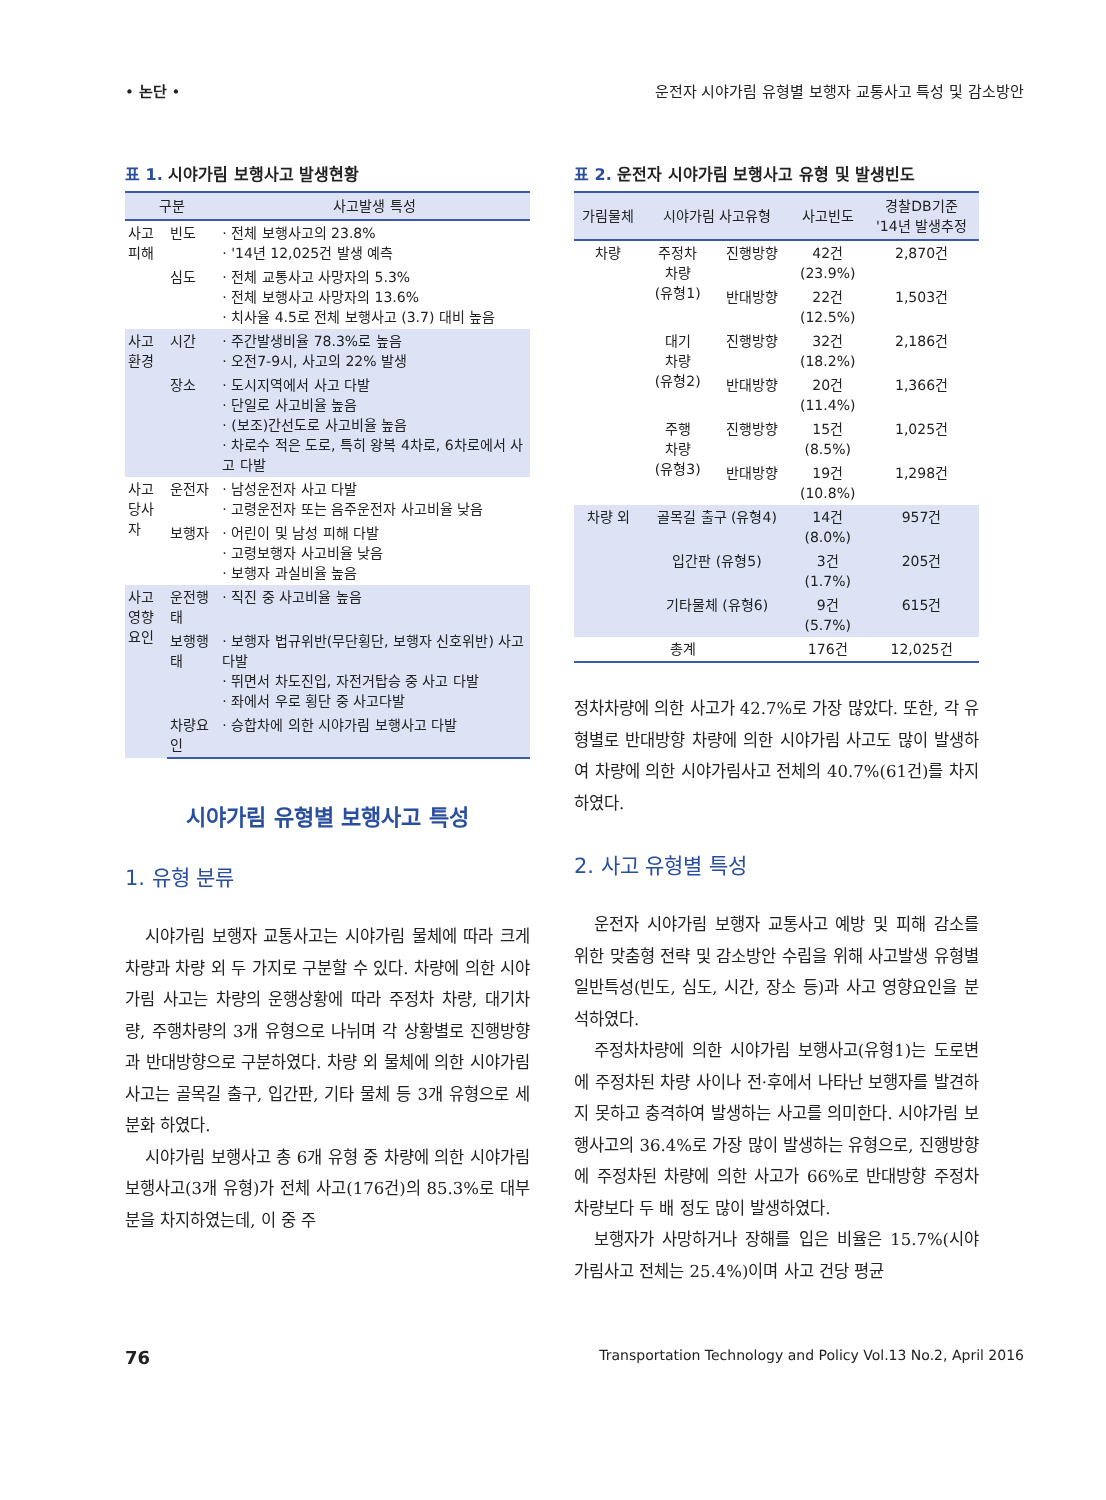• 논단 • 운전자 시야가림 유형별 보행자 교통사고 특성 및 감소방안
표 1. 시야가림 보행사고 발생현황
| 구분 | | 사고발생 특성 |
| --- | --- | --- |
| 사고 피해 | 빈도 | · 전체 보행사고의 23.8% · '14년 12,025건 발생 예측 |
| | 심도 | · 전체 교통사고 사망자의 5.3% · 전체 보행사고 사망자의 13.6% · 치사율 4.5로 전체 보행사고 (3.7) 대비 높음 |
| 사고 환경 | 시간 | · 주간발생비율 78.3%로 높음 · 오전7-9시, 사고의 22% 발생 |
| | 장소 | · 도시지역에서 사고 다발 · 단일로 사고비율 높음 · (보조)간선도로 사고비율 높음 · 차로수 적은 도로, 특히 왕복 4차로, 6차로에서 사고 다발 |
| 사고 당사자 | 운전자 | · 남성운전자 사고 다발 · 고령운전자 또는 음주운전자 사고비율 낮음 |
| | 보행자 | · 어린이 및 남성 피해 다발 · 고령보행자 사고비율 낮음 · 보행자 과실비율 높음 |
| 사고 영향 요인 | 운전행태 | · 직진 중 사고비율 높음 |
| | 보행행태 | · 보행자 법규위반(무단횡단, 보행자 신호위반) 사고 다발 · 뛰면서 차도진입, 자전거탑승 중 사고 다발 · 좌에서 우로 횡단 중 사고다발 |
| | 차량요인 | · 승합차에 의한 시야가림 보행사고 다발 |
시야가림 유형별 보행사고 특성
1. 유형 분류
시야가림 보행자 교통사고는 시야가림 물체에 따라 크게 차량과 차량 외 두 가지로 구분할 수 있다. 차량에 의한 시야가림 사고는 차량의 운행상황에 따라 주정차 차량, 대기차량, 주행차량의 3개 유형으로 나뉘며 각 상황별로 진행방향과 반대방향으로 구분하였다. 차량 외 물체에 의한 시야가림 사고는 골목길 출구, 입간판, 기타 물체 등 3개 유형으로 세분화 하였다.
시야가림 보행사고 총 6개 유형 중 차량에 의한 시야가림 보행사고(3개 유형)가 전체 사고(176건)의 85.3%로 대부분을 차지하였는데, 이 중 주
표 2. 운전자 시야가림 보행사고 유형 및 발생빈도
| 가림물체 | 시야가림 사고유형 | | 사고빈도 | 경찰DB기준 '14년 발생추정 |
| --- | --- | --- | --- | --- |
| 차량 | 주정차 차량 (유형1) | 진행방향 | 42건 (23.9%) | 2,870건 |
| | | 반대방향 | 22건 (12.5%) | 1,503건 |
| | 대기 차량 (유형2) | 진행방향 | 32건 (18.2%) | 2,186건 |
| | | 반대방향 | 20건 (11.4%) | 1,366건 |
| | 주행 차량 (유형3) | 진행방향 | 15건 (8.5%) | 1,025건 |
| | | 반대방향 | 19건 (10.8%) | 1,298건 |
| 차량 외 | 골목길 출구 (유형4) | | 14건 (8.0%) | 957건 |
| | 입간판 (유형5) | | 3건 (1.7%) | 205건 |
| | 기타물체 (유형6) | | 9건 (5.7%) | 615건 |
| 총계 | | | 176건 | 12,025건 |
정차차량에 의한 사고가 42.7%로 가장 많았다. 또한, 각 유형별로 반대방향 차량에 의한 시야가림 사고도 많이 발생하여 차량에 의한 시야가림사고 전체의 40.7%(61건)를 차지하였다.
2. 사고 유형별 특성
운전자 시야가림 보행자 교통사고 예방 및 피해 감소를 위한 맞춤형 전략 및 감소방안 수립을 위해 사고발생 유형별 일반특성(빈도, 심도, 시간, 장소 등)과 사고 영향요인을 분석하였다.
주정차차량에 의한 시야가림 보행사고(유형1)는 도로변에 주정차된 차량 사이나 전·후에서 나타난 보행자를 발견하지 못하고 충격하여 발생하는 사고를 의미한다. 시야가림 보행사고의 36.4%로 가장 많이 발생하는 유형으로, 진행방향에 주정차된 차량에 의한 사고가 66%로 반대방향 주정차 차량보다 두 배 정도 많이 발생하였다.
보행자가 사망하거나 장해를 입은 비율은 15.7%(시야가림사고 전체는 25.4%)이며 사고 건당 평균
76 Transportation Technology and Policy Vol.13 No.2, April 2016